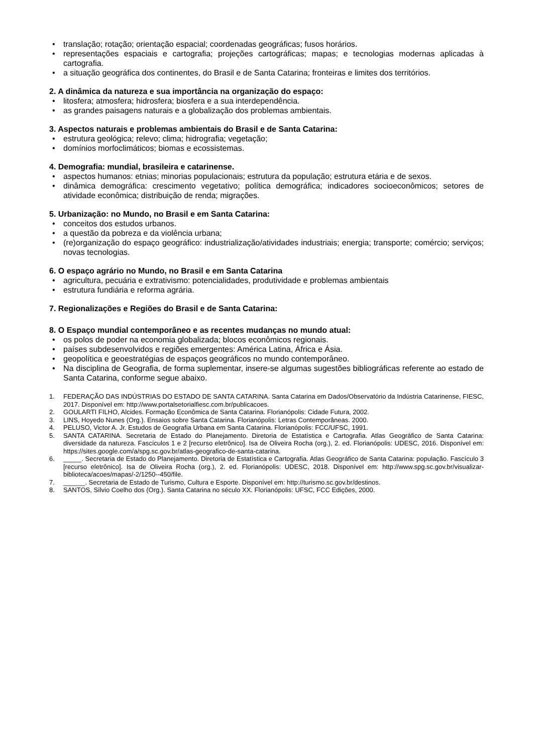• translação; rotação; orientação espacial; coordenadas geográficas; fusos horários.
• representações espaciais e cartografia; projeções cartográficas; mapas; e tecnologias modernas aplicadas à cartografia.
• a situação geográfica dos continentes, do Brasil e de Santa Catarina; fronteiras e limites dos territórios.
2. A dinâmica da natureza e sua importância na organização do espaço:
• litosfera; atmosfera; hidrosfera; biosfera e a sua interdependência.
• as grandes paisagens naturais e a globalização dos problemas ambientais.
3. Aspectos naturais e problemas ambientais do Brasil e de Santa Catarina:
• estrutura geológica; relevo; clima; hidrografia; vegetação;
• domínios morfoclimáticos; biomas e ecossistemas.
4. Demografia: mundial, brasileira e catarinense.
• aspectos humanos: etnias; minorias populacionais; estrutura da população; estrutura etária e de sexos.
• dinâmica demográfica: crescimento vegetativo; política demográfica; indicadores socioeconômicos; setores de atividade econômica; distribuição de renda; migrações.
5. Urbanização: no Mundo, no Brasil e em Santa Catarina:
• conceitos dos estudos urbanos.
• a questão da pobreza e da violência urbana;
• (re)organização do espaço geográfico: industrialização/atividades industriais; energia; transporte; comércio; serviços; novas tecnologias.
6. O espaço agrário no Mundo, no Brasil e em Santa Catarina
• agricultura, pecuária e extrativismo: potencialidades, produtividade e problemas ambientais
• estrutura fundiária e reforma agrária.
7. Regionalizações e Regiões do Brasil e de Santa Catarina:
8. O Espaço mundial contemporâneo e as recentes mudanças no mundo atual:
• os polos de poder na economia globalizada; blocos econômicos regionais.
• países subdesenvolvidos e regiões emergentes: América Latina, África e Ásia.
• geopolítica e geoestratégias de espaços geográficos no mundo contemporâneo.
• Na disciplina de Geografia, de forma suplementar, insere-se algumas sugestões bibliográficas referente ao estado de Santa Catarina, conforme segue abaixo.
1. FEDERAÇÃO DAS INDÚSTRIAS DO ESTADO DE SANTA CATARINA. Santa Catarina em Dados/Observatório da Indústria Catarinense, FIESC, 2017. Disponível em: http://www.portalsetorialfiesc.com.br/publicacoes.
2. GOULARTI FILHO, Alcides. Formação Econômica de Santa Catarina. Florianópolis: Cidade Futura, 2002.
3. LINS, Hoyedo Nunes (Org.). Ensaios sobre Santa Catarina. Florianópolis: Letras Contemporâneas. 2000.
4. PELUSO, Victor A. Jr. Estudos de Geografia Urbana em Santa Catarina. Florianópolis: FCC/UFSC, 1991.
5. SANTA CATARINA. Secretaria de Estado do Planejamento. Diretoria de Estatística e Cartografia. Atlas Geográfico de Santa Catarina: diversidade da natureza. Fascículos 1 e 2 [recurso eletrônico]. Isa de Oliveira Rocha (org.), 2. ed. Florianópolis: UDESC, 2016. Disponível em: https://sites.google.com/a/spg.sc.gov.br/atlas-geografico-de-santa-catarina.
6. _____. Secretaria de Estado do Planejamento. Diretoria de Estatística e Cartografia. Atlas Geográfico de Santa Catarina: população. Fascículo 3 [recurso eletrônico]. Isa de Oliveira Rocha (org.), 2. ed. Florianópolis: UDESC, 2018. Disponível em: http://www.spg.sc.gov.br/visualizar-biblioteca/acoes/mapas/-2/1250--450/file.
7. ______. Secretaria de Estado de Turismo, Cultura e Esporte. Disponível em: http://turismo.sc.gov.br/destinos.
8. SANTOS, Sílvio Coelho dos (Org.). Santa Catarina no século XX. Florianópolis: UFSC, FCC Edições, 2000.